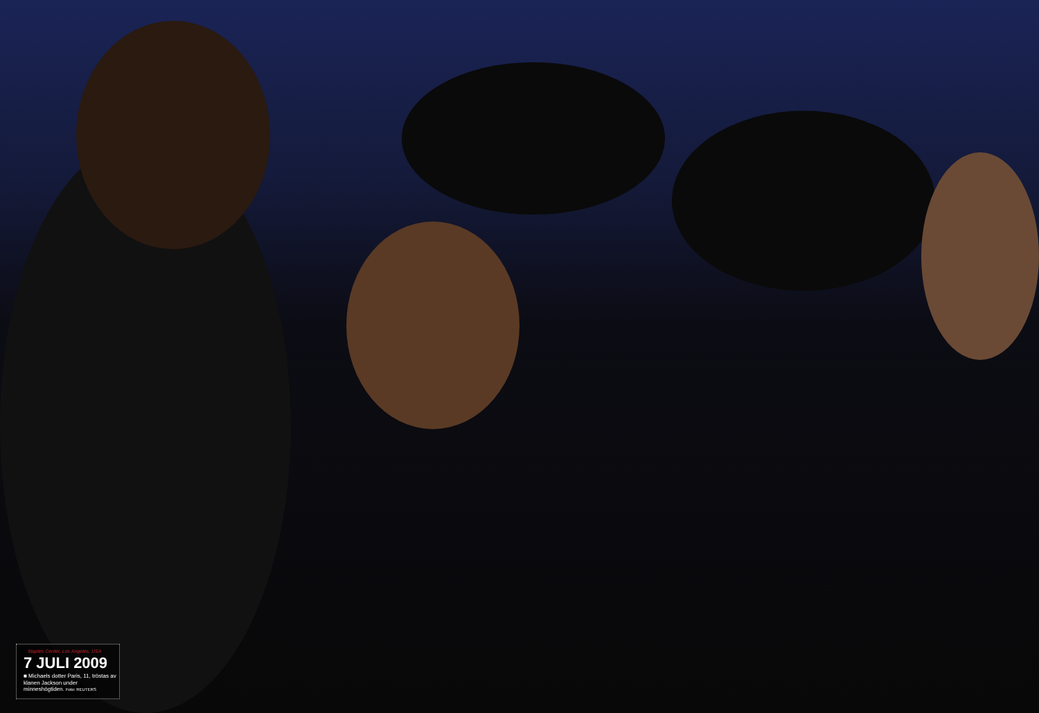Staples Center, Los Angeles, USA
7 JULI 2009
■ Michaels dotter Paris, 11, tröstas av klanen Jackson under minneshögtiden. Foto: REUTERS